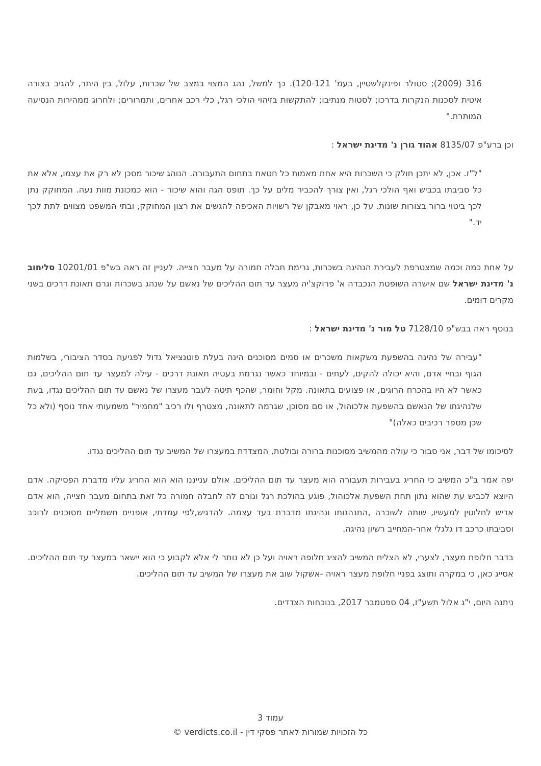316 (2009); סטולר ופינקלשטיין, בעמ' 120-121). כך למשל, נהג המצוי במצב של שכרות, עלול, בין היתר, להגיב בצורה איטית לסכנות הנקרות בדרכו; לסטות מנתיבו; להתקשות בזיהוי הולכי רגל, כלי רכב אחרים, ותמרורים; ולחרוג ממהירות הנסיעה המותרת."
וכן ברע"פ 8135/07 אהוד גורן נ' מדינת ישראל :
"ל"ז. אכן, לא יתכן חולק כי השכרות היא אחת מאמות כל חטאת בתחום התעבורה. הנוהג שיכור מסכן לא רק את עצמו, אלא את כל סביבתו בכביש ואף הולכי רגל, ואין צורך להכביר מלים על כך. תופס הגה והוא שיכור - הוא כמכונת מוות נעה. המחוקק נתן לכך ביטוי ברור בצורות שונות. על כן, ראוי מאבקן של רשויות האכיפה להגשים את רצון המחוקק, ובתי המשפט מצווים לתת לכך יד."
על אחת כמה וכמה שמצטרפת לעבירת הנהיגה בשכרות, גרימת חבלה חמורה על מעבר חצייה. לעניין זה ראה בש"פ 10201/01 סליחוב נ' מדינת ישראל שם אישרה השופטת הנכבדה א' פרוקצ'יה מעצר עד תום ההליכים של נאשם על שנהג בשכרות וגרם תאונת דרכים בשני מקרים דומים.
בנוסף ראה בבש"פ 7128/10 טל מור נ' מדינת ישראל :
"עבירה של נהיגה בהשפעת משקאות משכרים או סמים מסוכנים הינה בעלת פוטנציאל גדול לפגיעה בסדר הציבורי, בשלמות הגוף ובחיי אדם, והיא יכולה להקים, לעתים - ובמיוחד כאשר נגרמת בעטיה תאונת דרכים - עילה למעצר עד תום ההליכים, גם כאשר לא היו בהכרח הרוגים, או פצועים בתאונה. מקל וחומר, שהכף תיטה לעבר מעצרו של נאשם עד תום ההליכים נגדו, בעת שלנהיגתו של הנאשם בהשפעת אלכוהול, או סם מסוכן, שגרמה לתאונה, מצטרף ולו רכיב "מחמיר" משמעותי אחד נוסף (ולא כל שכן מספר רכיבים כאלה)"
לסיכומו של דבר, אני סבור כי עולה מהמשיב מסוכנות ברורה ובולטת, המצדדת במעצרו של המשיב עד תום ההליכים נגדו.
יפה אמר ב"כ המשיב כי החריג בעבירות תעבורה הוא מעצר עד תום ההליכים. אולם ענייננו הוא הוא החריג עליו מדברת הפסיקה. אדם היוצא לכביש עת שהוא נתון תחת השפעת אלכוהול, פוגע בהולכת רגל וגורם לה לחבלה חמורה כל זאת בתחום מעבר חצייה, הוא אדם אדיש לחלוטין למעשיו, שותה לשוכרה ,התנהגותו ונהיגתו מדברת בעד עצמה. להדגיש,לפי עמדתי, אופניים חשמליים מסוכנים לרוכב וסביבתו כרכב דו גלגלי אחר-המחייב רשיון נהיגה.
בדבר חלופת מעצר, לצערי, לא הצליח המשיב להציג חלופה ראויה ועל כן לא נותר לי אלא לקבוע כי הוא יישאר במעצר עד תום ההליכים. אסייג כאן, כי במקרה ותוצג בפניי חלופת מעצר ראויה -אשקול שוב את מעצרו של המשיב עד תום ההליכים.
ניתנה היום, י"ג אלול תשע"ז, 04 ספטמבר 2017, בנוכחות הצדדים.
עמוד 3
כל הזכויות שמורות לאתר פסקי דין - verdicts.co.il ©